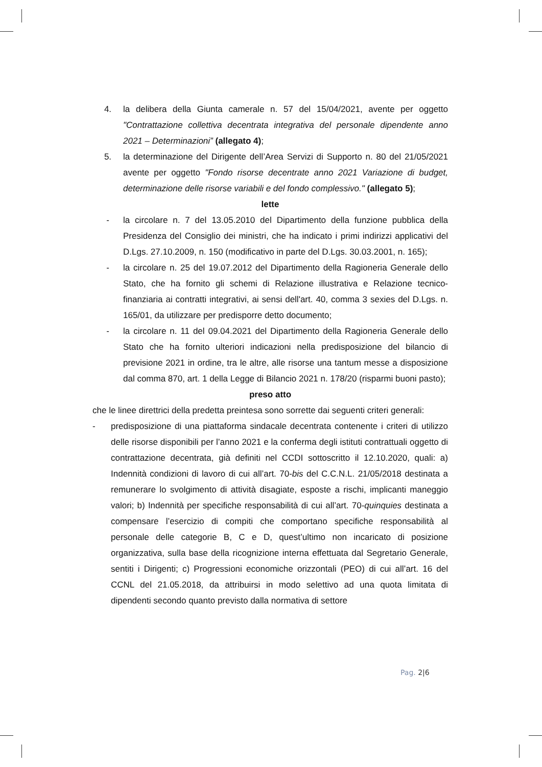4. la delibera della Giunta camerale n. 57 del 15/04/2021, avente per oggetto "Contrattazione collettiva decentrata integrativa del personale dipendente anno 2021 – Determinazioni” (allegato 4);
5. la determinazione del Dirigente dell’Area Servizi di Supporto n. 80 del 21/05/2021 avente per oggetto "Fondo risorse decentrate anno 2021 Variazione di budget, determinazione delle risorse variabili e del fondo complessivo." (allegato 5);
lette
- la circolare n. 7 del 13.05.2010 del Dipartimento della funzione pubblica della Presidenza del Consiglio dei ministri, che ha indicato i primi indirizzi applicativi del D.Lgs. 27.10.2009, n. 150 (modificativo in parte del D.Lgs. 30.03.2001, n. 165);
- la circolare n. 25 del 19.07.2012 del Dipartimento della Ragioneria Generale dello Stato, che ha fornito gli schemi di Relazione illustrativa e Relazione tecnico-finanziaria ai contratti integrativi, ai sensi dell'art. 40, comma 3 sexies del D.Lgs. n. 165/01, da utilizzare per predisporre detto documento;
- la circolare n. 11 del 09.04.2021 del Dipartimento della Ragioneria Generale dello Stato che ha fornito ulteriori indicazioni nella predisposizione del bilancio di previsione 2021 in ordine, tra le altre, alle risorse una tantum messe a disposizione dal comma 870, art. 1 della Legge di Bilancio 2021 n. 178/20 (risparmi buoni pasto);
preso atto
che le linee direttrici della predetta preintesa sono sorrette dai seguenti criteri generali:
- predisposizione di una piattaforma sindacale decentrata contenente i criteri di utilizzo delle risorse disponibili per l’anno 2021 e la conferma degli istituti contrattuali oggetto di contrattazione decentrata, già definiti nel CCDI sottoscritto il 12.10.2020, quali: a) Indennità condizioni di lavoro di cui all’art. 70-bis del C.C.N.L. 21/05/2018 destinata a remunerare lo svolgimento di attività disagiate, esposte a rischi, implicanti maneggio valori; b) Indennità per specifiche responsabilità di cui all’art. 70-quinquies destinata a compensare l’esercizio di compiti che comportano specifiche responsabilità al personale delle categorie B, C e D, quest’ultimo non incaricato di posizione organizzativa, sulla base della ricognizione interna effettuata dal Segretario Generale, sentiti i Dirigenti; c) Progressioni economiche orizzontali (PEO) di cui all’art. 16 del CCNL del 21.05.2018, da attribuirsi in modo selettivo ad una quota limitata di dipendenti secondo quanto previsto dalla normativa di settore
Pag. 2|6